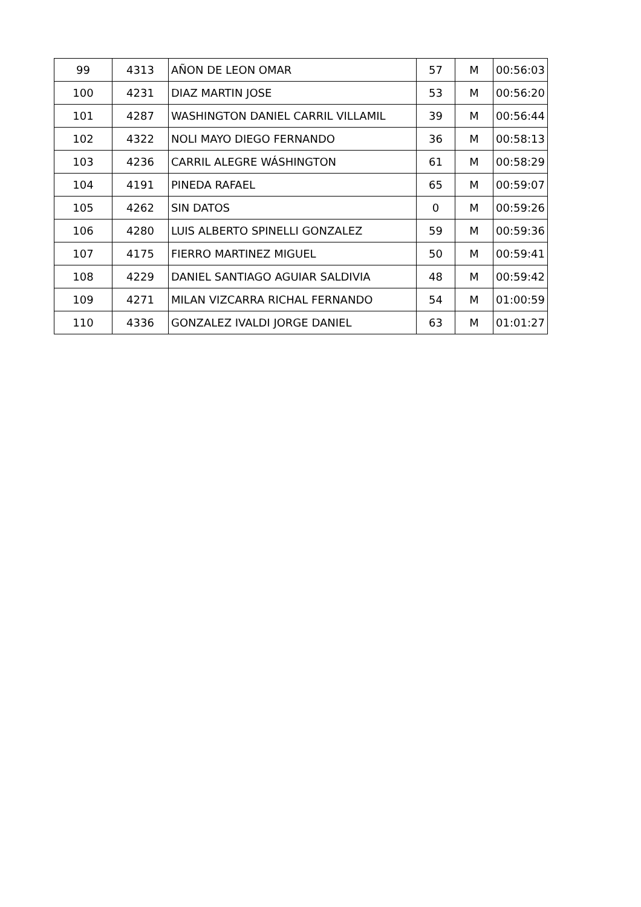| 99 | 4313 | AÑON DE LEON OMAR | 57 | M | 00:56:03 |
| 100 | 4231 | DIAZ MARTIN JOSE | 53 | M | 00:56:20 |
| 101 | 4287 | WASHINGTON DANIEL CARRIL VILLAMIL | 39 | M | 00:56:44 |
| 102 | 4322 | NOLI MAYO DIEGO FERNANDO | 36 | M | 00:58:13 |
| 103 | 4236 | CARRIL ALEGRE WÁSHINGTON | 61 | M | 00:58:29 |
| 104 | 4191 | PINEDA RAFAEL | 65 | M | 00:59:07 |
| 105 | 4262 | SIN DATOS | 0 | M | 00:59:26 |
| 106 | 4280 | LUIS ALBERTO SPINELLI GONZALEZ | 59 | M | 00:59:36 |
| 107 | 4175 | FIERRO MARTINEZ MIGUEL | 50 | M | 00:59:41 |
| 108 | 4229 | DANIEL SANTIAGO AGUIAR SALDIVIA | 48 | M | 00:59:42 |
| 109 | 4271 | MILAN VIZCARRA RICHAL FERNANDO | 54 | M | 01:00:59 |
| 110 | 4336 | GONZALEZ IVALDI JORGE DANIEL | 63 | M | 01:01:27 |